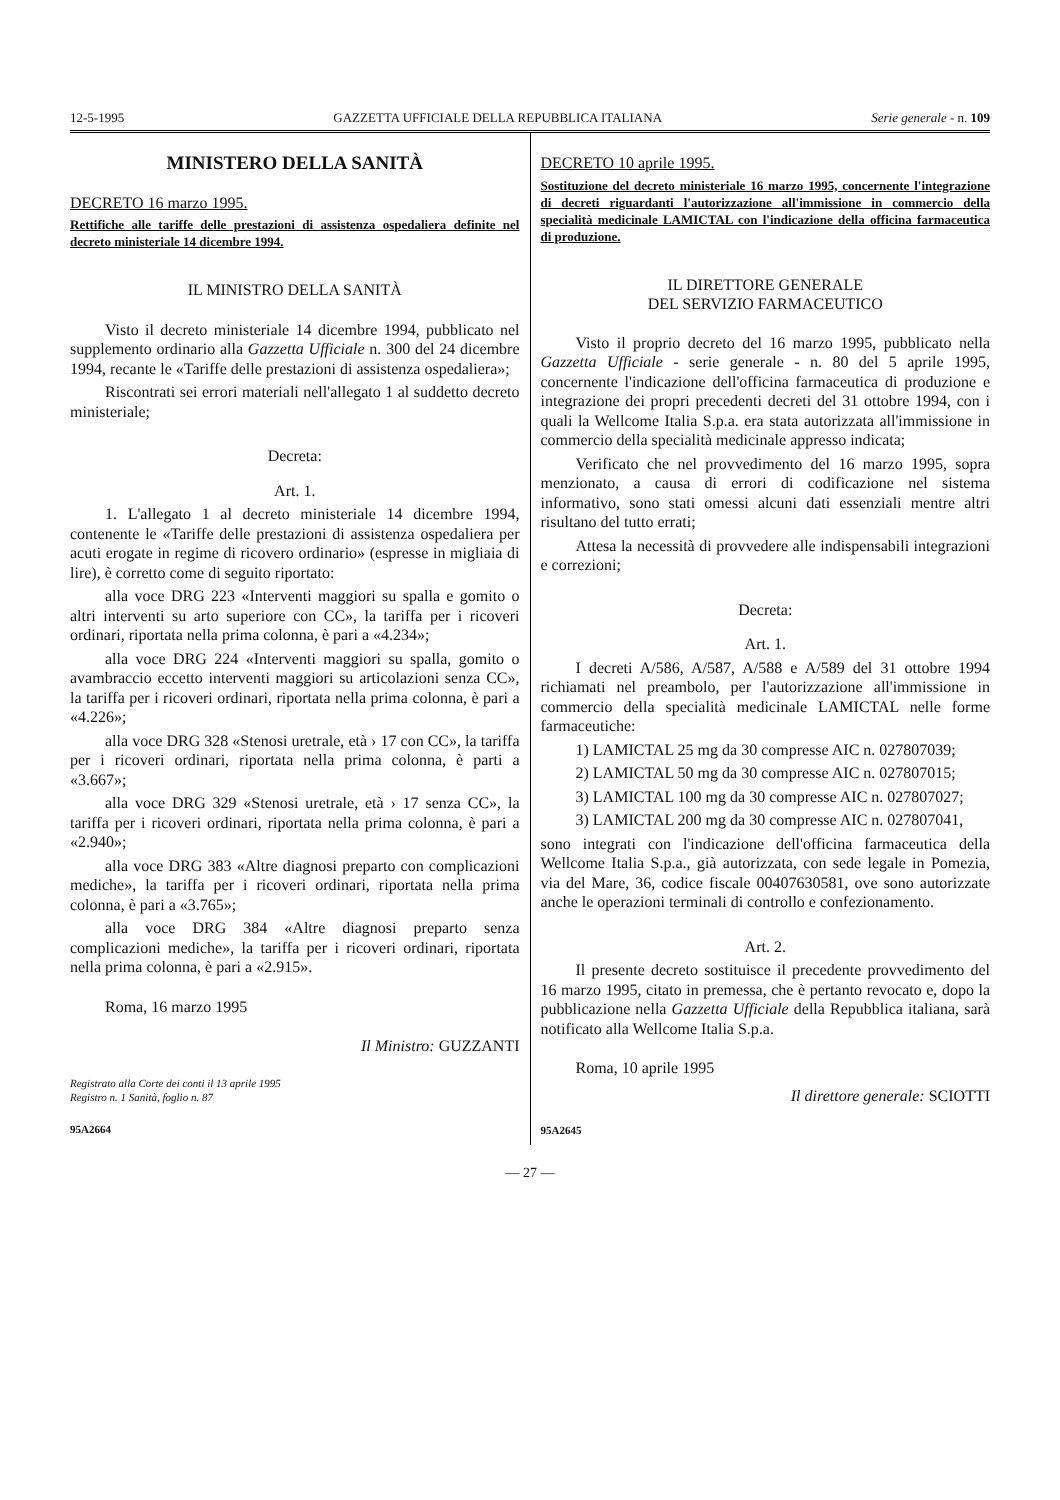12-5-1995 GAZZETTA UFFICIALE DELLA REPUBBLICA ITALIANA Serie generale - n. 109
MINISTERO DELLA SANITÀ
DECRETO 16 marzo 1995.
Rettifiche alle tariffe delle prestazioni di assistenza ospedaliera definite nel decreto ministeriale 14 dicembre 1994.
IL MINISTRO DELLA SANITÀ
Visto il decreto ministeriale 14 dicembre 1994, pubblicato nel supplemento ordinario alla Gazzetta Ufficiale n. 300 del 24 dicembre 1994, recante le «Tariffe delle prestazioni di assistenza ospedaliera»;
Riscontrati sei errori materiali nell'allegato 1 al suddetto decreto ministeriale;
Decreta:
Art. 1.
1. L'allegato 1 al decreto ministeriale 14 dicembre 1994, contenente le «Tariffe delle prestazioni di assistenza ospedaliera per acuti erogate in regime di ricovero ordinario» (espresse in migliaia di lire), è corretto come di seguito riportato:
alla voce DRG 223 «Interventi maggiori su spalla e gomito o altri interventi su arto superiore con CC», la tariffa per i ricoveri ordinari, riportata nella prima colonna, è pari a «4.234»;
alla voce DRG 224 «Interventi maggiori su spalla, gomito o avambraccio eccetto interventi maggiori su articolazioni senza CC», la tariffa per i ricoveri ordinari, riportata nella prima colonna, è pari a «4.226»;
alla voce DRG 328 «Stenosi uretrale, età › 17 con CC», la tariffa per i ricoveri ordinari, riportata nella prima colonna, è parti a «3.667»;
alla voce DRG 329 «Stenosi uretrale, età › 17 senza CC», la tariffa per i ricoveri ordinari, riportata nella prima colonna, è pari a «2.940»;
alla voce DRG 383 «Altre diagnosi preparto con complicazioni mediche», la tariffa per i ricoveri ordinari, riportata nella prima colonna, è pari a «3.765»;
alla voce DRG 384 «Altre diagnosi preparto senza complicazioni mediche», la tariffa per i ricoveri ordinari, riportata nella prima colonna, è pari a «2.915».
Roma, 16 marzo 1995
Il Ministro: GUZZANTI
Registrato alla Corte dei conti il 13 aprile 1995
Registro n. 1 Sanità, foglio n. 87
95A2664
DECRETO 10 aprile 1995.
Sostituzione del decreto ministeriale 16 marzo 1995, concernente l'integrazione di decreti riguardanti l'autorizzazione all'immissione in commercio della specialità medicinale LAMICTAL con l'indicazione della officina farmaceutica di produzione.
IL DIRETTORE GENERALE
DEL SERVIZIO FARMACEUTICO
Visto il proprio decreto del 16 marzo 1995, pubblicato nella Gazzetta Ufficiale - serie generale - n. 80 del 5 aprile 1995, concernente l'indicazione dell'officina farmaceutica di produzione e integrazione dei propri precedenti decreti del 31 ottobre 1994, con i quali la Wellcome Italia S.p.a. era stata autorizzata all'immissione in commercio della specialità medicinale appresso indicata;
Verificato che nel provvedimento del 16 marzo 1995, sopra menzionato, a causa di errori di codificazione nel sistema informativo, sono stati omessi alcuni dati essenziali mentre altri risultano del tutto errati;
Attesa la necessità di provvedere alle indispensabili integrazioni e correzioni;
Decreta:
Art. 1.
I decreti A/586, A/587, A/588 e A/589 del 31 ottobre 1994 richiamati nel preambolo, per l'autorizzazione all'immissione in commercio della specialità medicinale LAMICTAL nelle forme farmaceutiche:
1) LAMICTAL 25 mg da 30 compresse AIC n. 027807039;
2) LAMICTAL 50 mg da 30 compresse AIC n. 027807015;
3) LAMICTAL 100 mg da 30 compresse AIC n. 027807027;
3) LAMICTAL 200 mg da 30 compresse AIC n. 027807041,
sono integrati con l'indicazione dell'officina farmaceutica della Wellcome Italia S.p.a., già autorizzata, con sede legale in Pomezia, via del Mare, 36, codice fiscale 00407630581, ove sono autorizzate anche le operazioni terminali di controllo e confezionamento.
Art. 2.
Il presente decreto sostituisce il precedente provvedimento del 16 marzo 1995, citato in premessa, che è pertanto revocato e, dopo la pubblicazione nella Gazzetta Ufficiale della Repubblica italiana, sarà notificato alla Wellcome Italia S.p.a.
Roma, 10 aprile 1995
Il direttore generale: SCIOTTI
95A2645
— 27 —